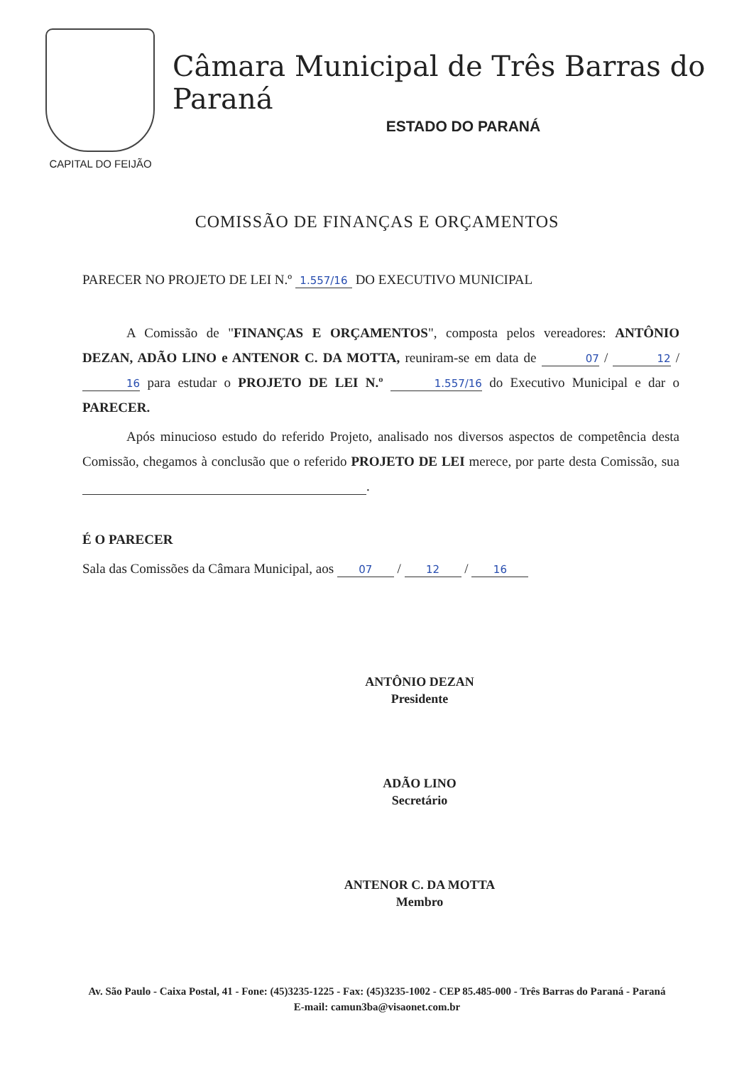CAPITAL DO FEIJÃO
Câmara Municipal de Três Barras do Paraná
ESTADO DO PARANÁ
COMISSÃO DE FINANÇAS E ORÇAMENTOS
PARECER NO PROJETO DE LEI N.º 1.557/16 DO EXECUTIVO MUNICIPAL
A Comissão de "FINANÇAS E ORÇAMENTOS", composta pelos vereadores: ANTÔNIO DEZAN, ADÃO LINO e ANTENOR C. DA MOTTA, reuniram-se em data de 07 / 12 / 16 para estudar o PROJETO DE LEI N.º 1.557/16 do Executivo Municipal e dar o PARECER.
Após minucioso estudo do referido Projeto, analisado nos diversos aspectos de competência desta Comissão, chegamos à conclusão que o referido PROJETO DE LEI merece, por parte desta Comissão, sua .
É O PARECER
Sala das Comissões da Câmara Municipal, aos 07 / 12 / 16
ANTÔNIO DEZAN
Presidente
ADÃO LINO
Secretário
ANTENOR C. DA MOTTA
Membro
Av. São Paulo - Caixa Postal, 41 - Fone: (45)3235-1225 - Fax: (45)3235-1002 - CEP 85.485-000 - Três Barras do Paraná - Paraná
E-mail: camun3ba@visaonet.com.br